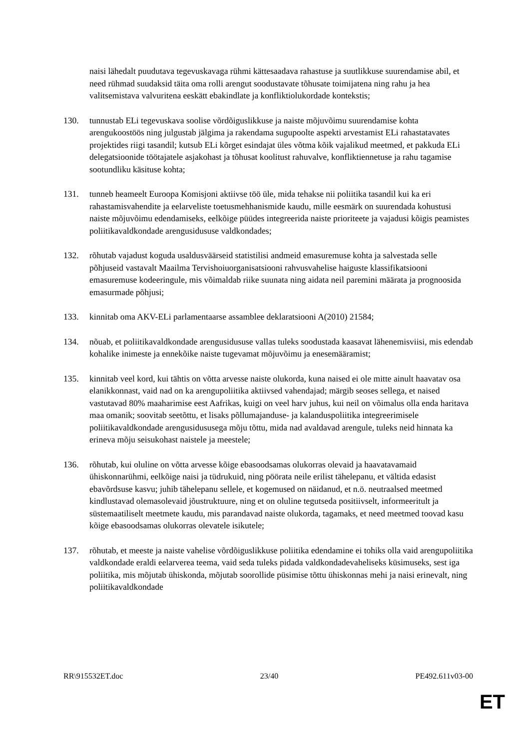naisi lähedalt puudutava tegevuskavaga rühmi kättesaadava rahastuse ja suutlikkuse suurendamise abil, et need rühmad suudaksid täita oma rolli arengut soodustavate tõhusate toimijatena ning rahu ja hea valitsemistava valvuritena eeskätt ebakindlate ja konfliktiolukordade kontekstis;
130. tunnustab ELi tegevuskava soolise võrdõiguslikkuse ja naiste mõjuvõimu suurendamise kohta arengukoostöös ning julgustab jälgima ja rakendama sugupoolte aspekti arvestamist ELi rahastatavates projektides riigi tasandil; kutsub ELi kõrget esindajat üles võtma kõik vajalikud meetmed, et pakkuda ELi delegatsioonide töötajatele asjakohast ja tõhusat koolitust rahuvalve, konfliktiennetuse ja rahu tagamise sootundliku käsituse kohta;
131. tunneb heameelt Euroopa Komisjoni aktiivse töö üle, mida tehakse nii poliitika tasandil kui ka eri rahastamisvahendite ja eelarveliste toetusmehhanismide kaudu, mille eesmärk on suurendada kohustusi naiste mõjuvõimu edendamiseks, eelkõige püüdes integreerida naiste prioriteete ja vajadusi kõigis peamistes poliitikavaldkondade arengusidususe valdkondades;
132. rõhutab vajadust koguda usaldusväärseid statistilisi andmeid emasuremuse kohta ja salvestada selle põhjuseid vastavalt Maailma Tervishoiuorganisatsiooni rahvusvahelise haiguste klassifikatsiooni emasuremuse kodeeringule, mis võimaldab riike suunata ning aidata neil paremini määrata ja prognoosida emasurmade põhjusi;
133. kinnitab oma AKV-ELi parlamentaarse assamblee deklaratsiooni A(2010) 21584;
134. nõuab, et poliitikavaldkondade arengusidususe vallas tuleks soodustada kaasavat lähenemisviisi, mis edendab kohalike inimeste ja ennekõike naiste tugevamat mõjuvõimu ja enesemääramist;
135. kinnitab veel kord, kui tähtis on võtta arvesse naiste olukorda, kuna naised ei ole mitte ainult haavatav osa elanikkonnast, vaid nad on ka arengupoliitika aktiivsed vahendajad; märgib seoses sellega, et naised vastutavad 80% maaharimise eest Aafrikas, kuigi on veel harv juhus, kui neil on võimalus olla enda haritava maa omanik; soovitab seetõttu, et lisaks põllumajanduse- ja kalanduspoliitika integreerimisele poliitikavaldkondade arengusidususega mõju tõttu, mida nad avaldavad arengule, tuleks neid hinnata ka erineva mõju seisukohast naistele ja meestele;
136. rõhutab, kui oluline on võtta arvesse kõige ebasoodsamas olukorras olevaid ja haavatavamaid ühiskonnarühmi, eelkõige naisi ja tüdrukuid, ning pöörata neile erilist tähelepanu, et vältida edasist ebavõrdsuse kasvu; juhib tähelepanu sellele, et kogemused on näidanud, et n.ö. neutraalsed meetmed kindlustavad olemasolevaid jõustruktuure, ning et on oluline tegutseda positiivselt, informeeritult ja süstemaatiliselt meetmete kaudu, mis parandavad naiste olukorda, tagamaks, et need meetmed toovad kasu kõige ebasoodsamas olukorras olevatele isikutele;
137. rõhutab, et meeste ja naiste vahelise võrdõiguslikkuse poliitika edendamine ei tohiks olla vaid arengupoliitika valdkondade eraldi eelarverea teema, vaid seda tuleks pidada valdkondadevaheliseks küsimuseks, sest iga poliitika, mis mõjutab ühiskonda, mõjutab soorollide püsimise tõttu ühiskonnas mehi ja naisi erinevalt, ning poliitikavaldkondade
RR\915532ET.doc 23/40 PE492.611v03-00
ET